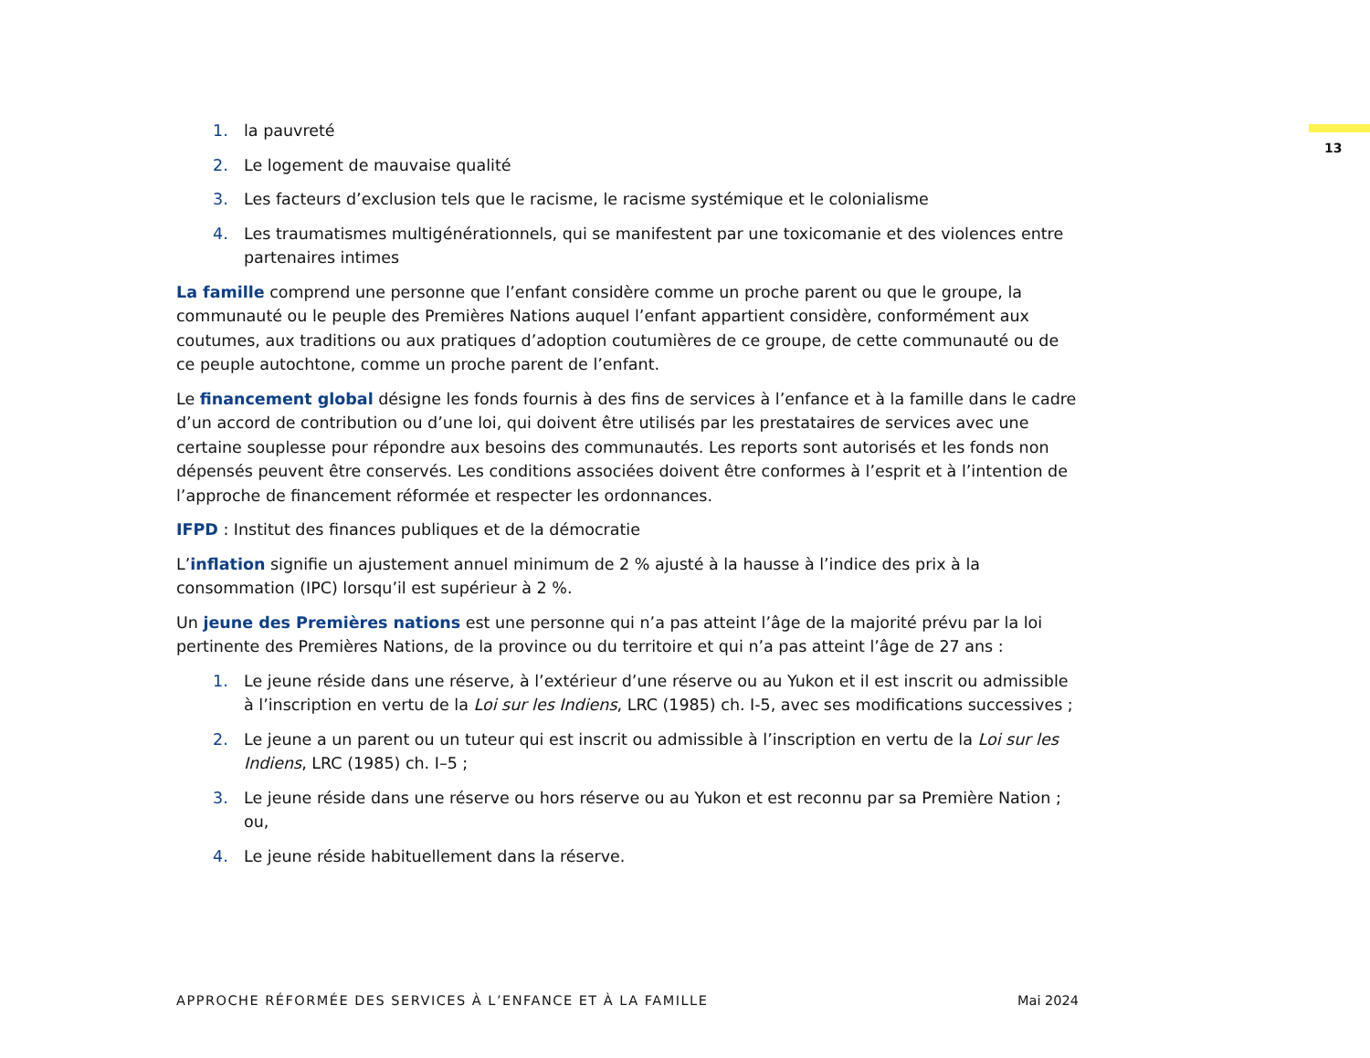13
1. la pauvreté
2. Le logement de mauvaise qualité
3. Les facteurs d’exclusion tels que le racisme, le racisme systémique et le colonialisme
4. Les traumatismes multigénérationnels, qui se manifestent par une toxicomanie et des violences entre partenaires intimes
La famille comprend une personne que l’enfant considère comme un proche parent ou que le groupe, la communauté ou le peuple des Premières Nations auquel l’enfant appartient considère, conformément aux coutumes, aux traditions ou aux pratiques d’adoption coutumières de ce groupe, de cette communauté ou de ce peuple autochtone, comme un proche parent de l’enfant.
Le financement global désigne les fonds fournis à des fins de services à l’enfance et à la famille dans le cadre d’un accord de contribution ou d’une loi, qui doivent être utilisés par les prestataires de services avec une certaine souplesse pour répondre aux besoins des communautés. Les reports sont autorisés et les fonds non dépensés peuvent être conservés. Les conditions associées doivent être conformes à l’esprit et à l’intention de l’approche de financement réformée et respecter les ordonnances.
IFPD : Institut des finances publiques et de la démocratie
L’inflation signifie un ajustement annuel minimum de 2 % ajusté à la hausse à l’indice des prix à la consommation (IPC) lorsqu’il est supérieur à 2 %.
Un jeune des Premières nations est une personne qui n’a pas atteint l’âge de la majorité prévu par la loi pertinente des Premières Nations, de la province ou du territoire et qui n’a pas atteint l’âge de 27 ans :
1. Le jeune réside dans une réserve, à l’extérieur d’une réserve ou au Yukon et il est inscrit ou admissible à l’inscription en vertu de la Loi sur les Indiens, LRC (1985) ch. I-5, avec ses modifications successives ;
2. Le jeune a un parent ou un tuteur qui est inscrit ou admissible à l’inscription en vertu de la Loi sur les Indiens, LRC (1985) ch. I–5 ;
3. Le jeune réside dans une réserve ou hors réserve ou au Yukon et est reconnu par sa Première Nation ; ou,
4. Le jeune réside habituellement dans la réserve.
APPROCHE RÉFORMÉE DES SERVICES À L’ENFANCE ET À LA FAMILLE Mai 2024